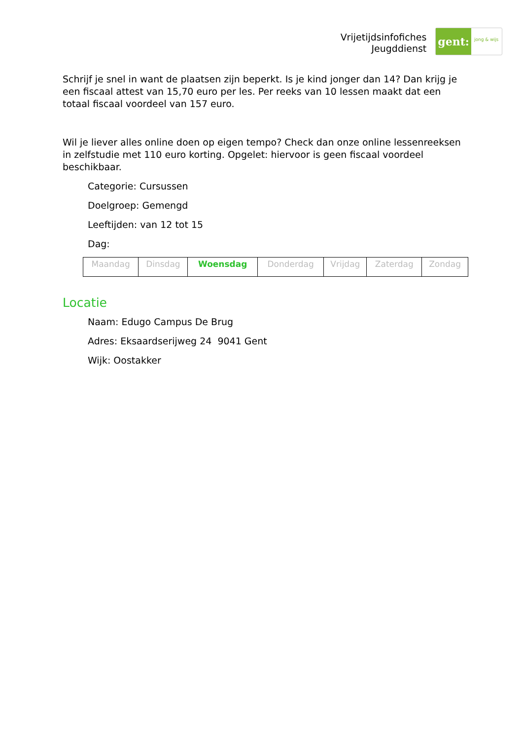Vrijetijdsinfofiches
Jeugddienst
gent:
jong & wijs
Schrijf je snel in want de plaatsen zijn beperkt. Is je kind jonger dan 14? Dan krijg je een fiscaal attest van 15,70 euro per les. Per reeks van 10 lessen maakt dat een totaal fiscaal voordeel van 157 euro.
Wil je liever alles online doen op eigen tempo? Check dan onze online lessenreeksen in zelfstudie met 110 euro korting. Opgelet: hiervoor is geen fiscaal voordeel beschikbaar.
Categorie: Cursussen
Doelgroep: Gemengd
Leeftijden: van 12 tot 15
Dag:
| Maandag | Dinsdag | Woensdag | Donderdag | Vrijdag | Zaterdag | Zondag |
Locatie
Naam: Edugo Campus De Brug
Adres: Eksaardserijweg 24 9041 Gent
Wijk: Oostakker